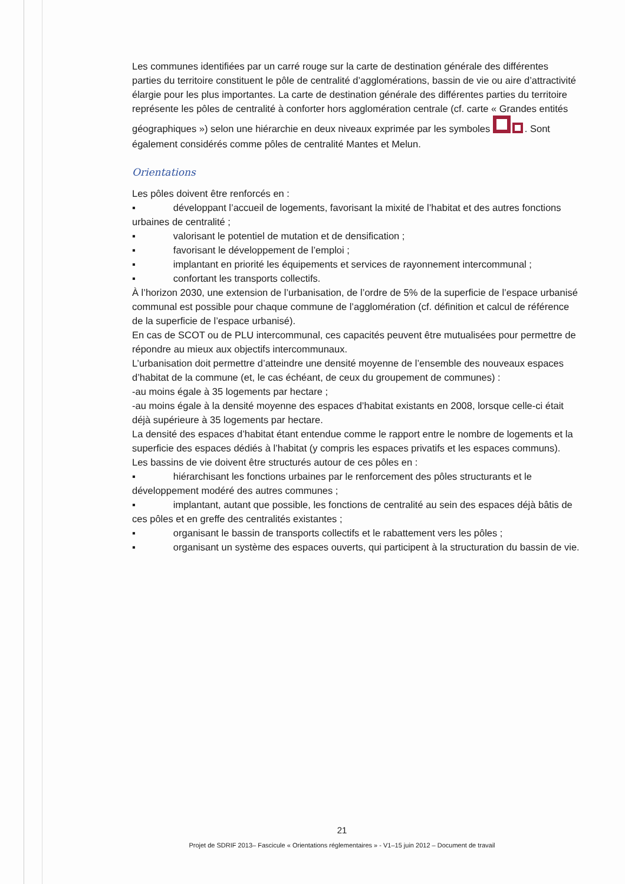Les communes identifiées par un carré rouge sur la carte de destination générale des différentes parties du territoire constituent le pôle de centralité d’agglomérations, bassin de vie ou aire d’attractivité élargie pour les plus importantes. La carte de destination générale des différentes parties du territoire représente les pôles de centralité à conforter hors agglomération centrale (cf. carte « Grandes entités géographiques ») selon une hiérarchie en deux niveaux exprimée par les symboles . Sont également considérés comme pôles de centralité Mantes et Melun.
Orientations
Les pôles doivent être renforcés en :
▪ développant l’accueil de logements, favorisant la mixité de l’habitat et des autres fonctions urbaines de centralité ;
▪ valorisant le potentiel de mutation et de densification ;
▪ favorisant le développement de l’emploi ;
▪ implantant en priorité les équipements et services de rayonnement intercommunal ;
▪ confortant les transports collectifs.
À l’horizon 2030, une extension de l’urbanisation, de l’ordre de 5% de la superficie de l’espace urbanisé communal est possible pour chaque commune de l’agglomération (cf. définition et calcul de référence de la superficie de l’espace urbanisé).
En cas de SCOT ou de PLU intercommunal, ces capacités peuvent être mutualisées pour permettre de répondre au mieux aux objectifs intercommunaux.
L’urbanisation doit permettre d’atteindre une densité moyenne de l’ensemble des nouveaux espaces d’habitat de la commune (et, le cas échéant, de ceux du groupement de communes) :
-au moins égale à 35 logements par hectare ;
-au moins égale à la densité moyenne des espaces d’habitat existants en 2008, lorsque celle-ci était déjà supérieure à 35 logements par hectare.
La densité des espaces d’habitat étant entendue comme le rapport entre le nombre de logements et la superficie des espaces dédiés à l’habitat (y compris les espaces privatifs et les espaces communs).
Les bassins de vie doivent être structurés autour de ces pôles en :
▪ hiérarchisant les fonctions urbaines par le renforcement des pôles structurants et le développement modéré des autres communes ;
▪ implantant, autant que possible, les fonctions de centralité au sein des espaces déjà bâtis de ces pôles et en greffe des centralités existantes ;
▪ organisant le bassin de transports collectifs et le rabattement vers les pôles ;
▪ organisant un système des espaces ouverts, qui participent à la structuration du bassin de vie.
21
Projet de SDRIF 2013– Fascicule « Orientations réglementaires » - V1–15 juin 2012 – Document de travail